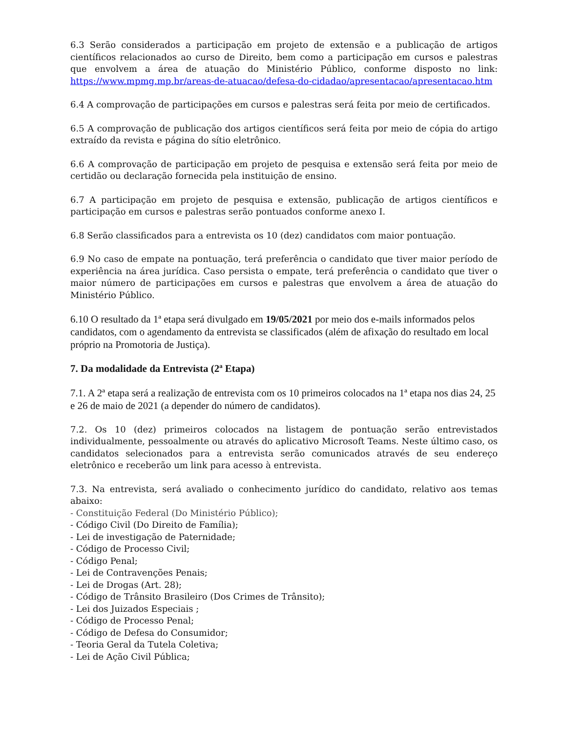6.3 Serão considerados a participação em projeto de extensão e a publicação de artigos científicos relacionados ao curso de Direito, bem como a participação em cursos e palestras que envolvem a área de atuação do Ministério Público, conforme disposto no link: https://www.mpmg.mp.br/areas-de-atuacao/defesa-do-cidadao/apresentacao/apresentacao.htm
6.4 A comprovação de participações em cursos e palestras será feita por meio de certificados.
6.5 A comprovação de publicação dos artigos científicos será feita por meio de cópia do artigo extraído da revista e página do sítio eletrônico.
6.6 A comprovação de participação em projeto de pesquisa e extensão será feita por meio de certidão ou declaração fornecida pela instituição de ensino.
6.7 A participação em projeto de pesquisa e extensão, publicação de artigos científicos e participação em cursos e palestras serão pontuados conforme anexo I.
6.8 Serão classificados para a entrevista os 10 (dez) candidatos com maior pontuação.
6.9 No caso de empate na pontuação, terá preferência o candidato que tiver maior período de experiência na área jurídica. Caso persista o empate, terá preferência o candidato que tiver o maior número de participações em cursos e palestras que envolvem a área de atuação do Ministério Público.
6.10 O resultado da 1ª etapa será divulgado em 19/05/2021 por meio dos e-mails informados pelos candidatos, com o agendamento da entrevista se classificados (além de afixação do resultado em local próprio na Promotoria de Justiça).
7. Da modalidade da Entrevista (2ª Etapa)
7.1. A 2ª etapa será a realização de entrevista com os 10 primeiros colocados na 1ª etapa nos dias 24, 25 e 26 de maio de 2021 (a depender do número de candidatos).
7.2. Os 10 (dez) primeiros colocados na listagem de pontuação serão entrevistados individualmente, pessoalmente ou através do aplicativo Microsoft Teams. Neste último caso, os candidatos selecionados para a entrevista serão comunicados através de seu endereço eletrônico e receberão um link para acesso à entrevista.
7.3. Na entrevista, será avaliado o conhecimento jurídico do candidato, relativo aos temas abaixo:
- Constituição Federal (Do Ministério Público);
- Código Civil (Do Direito de Família);
- Lei de investigação de Paternidade;
- Código de Processo Civil;
- Código Penal;
- Lei de Contravenções Penais;
- Lei de Drogas (Art. 28);
- Código de Trânsito Brasileiro (Dos Crimes de Trânsito);
- Lei dos Juizados Especiais ;
- Código de Processo Penal;
- Código de Defesa do Consumidor;
- Teoria Geral da Tutela Coletiva;
- Lei de Ação Civil Pública;